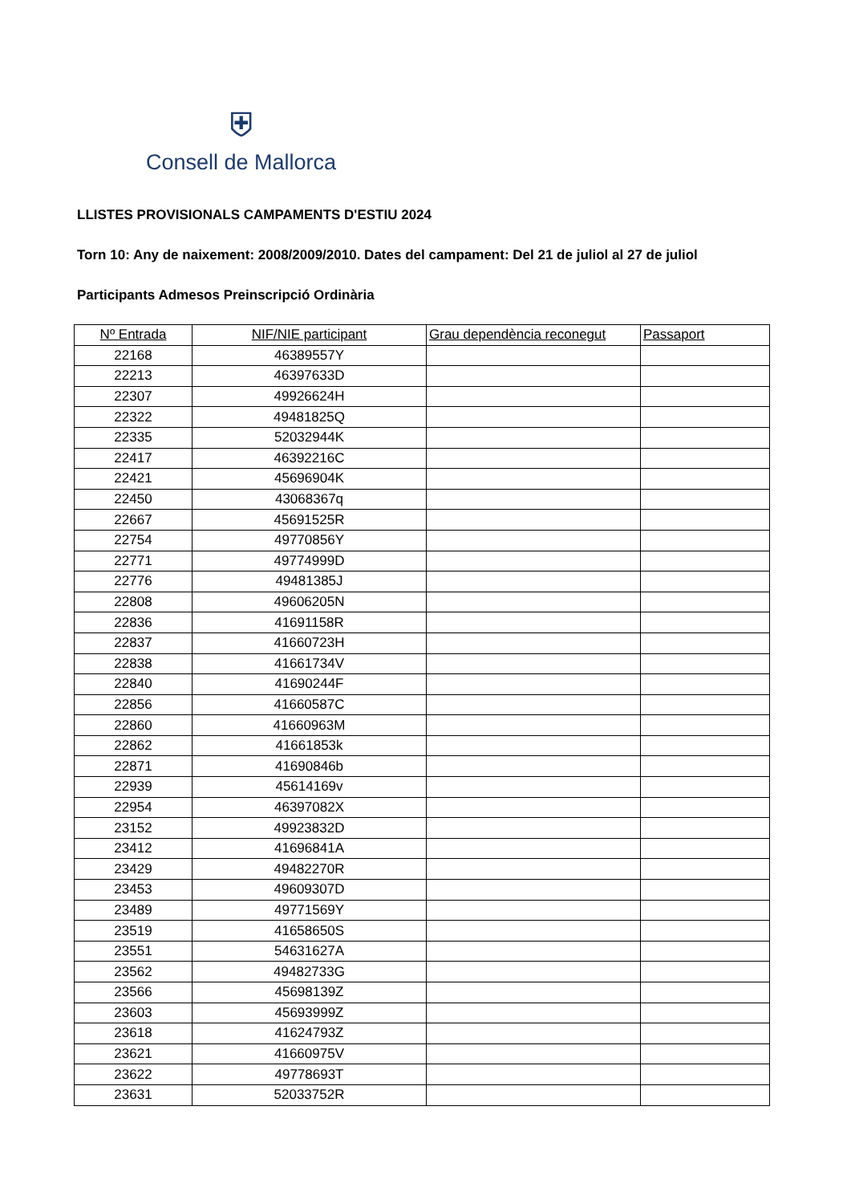⛨
Consell de Mallorca
LLISTES PROVISIONALS CAMPAMENTS D'ESTIU 2024
Torn 10: Any de naixement: 2008/2009/2010. Dates del campament: Del 21 de juliol al 27 de juliol
Participants Admesos Preinscripció Ordinària
| Nº Entrada | NIF/NIE participant | Grau dependència reconegut | Passaport |
| --- | --- | --- | --- |
| 22168 | 46389557Y | | |
| 22213 | 46397633D | | |
| 22307 | 49926624H | | |
| 22322 | 49481825Q | | |
| 22335 | 52032944K | | |
| 22417 | 46392216C | | |
| 22421 | 45696904K | | |
| 22450 | 43068367q | | |
| 22667 | 45691525R | | |
| 22754 | 49770856Y | | |
| 22771 | 49774999D | | |
| 22776 | 49481385J | | |
| 22808 | 49606205N | | |
| 22836 | 41691158R | | |
| 22837 | 41660723H | | |
| 22838 | 41661734V | | |
| 22840 | 41690244F | | |
| 22856 | 41660587C | | |
| 22860 | 41660963M | | |
| 22862 | 41661853k | | |
| 22871 | 41690846b | | |
| 22939 | 45614169v | | |
| 22954 | 46397082X | | |
| 23152 | 49923832D | | |
| 23412 | 41696841A | | |
| 23429 | 49482270R | | |
| 23453 | 49609307D | | |
| 23489 | 49771569Y | | |
| 23519 | 41658650S | | |
| 23551 | 54631627A | | |
| 23562 | 49482733G | | |
| 23566 | 45698139Z | | |
| 23603 | 45693999Z | | |
| 23618 | 41624793Z | | |
| 23621 | 41660975V | | |
| 23622 | 49778693T | | |
| 23631 | 52033752R | | |